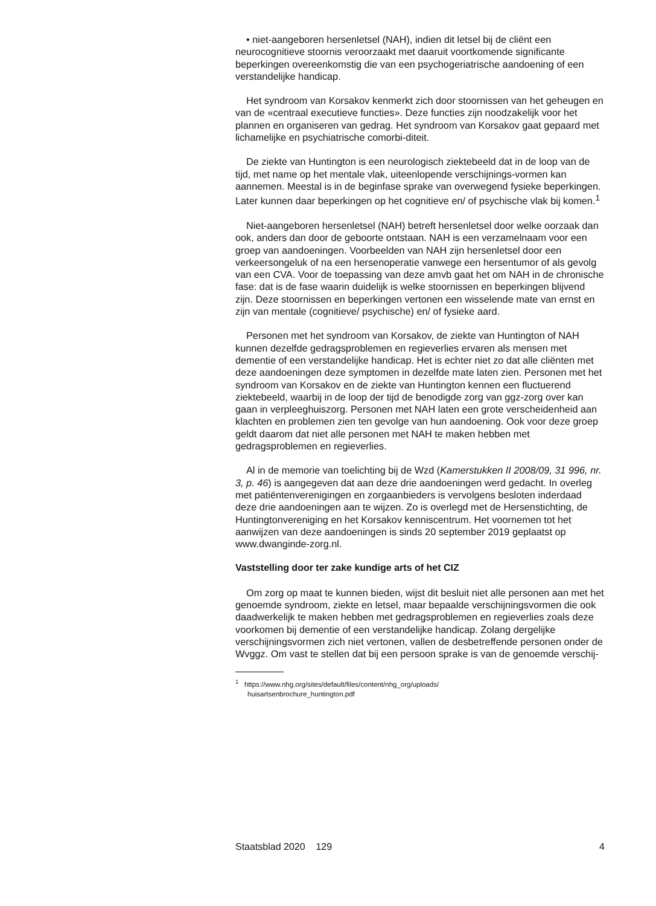• niet-aangeboren hersenletsel (NAH), indien dit letsel bij de cliënt een neurocognitieve stoornis veroorzaakt met daaruit voortkomende significante beperkingen overeenkomstig die van een psychogeriatrische aandoening of een verstandelijke handicap.
Het syndroom van Korsakov kenmerkt zich door stoornissen van het geheugen en van de «centraal executieve functies». Deze functies zijn noodzakelijk voor het plannen en organiseren van gedrag. Het syndroom van Korsakov gaat gepaard met lichamelijke en psychiatrische comorbi-diteit.
De ziekte van Huntington is een neurologisch ziektebeeld dat in de loop van de tijd, met name op het mentale vlak, uiteenlopende verschijnings-vormen kan aannemen. Meestal is in de beginfase sprake van overwegend fysieke beperkingen. Later kunnen daar beperkingen op het cognitieve en/ of psychische vlak bij komen.<sup>1</sup>
Niet-aangeboren hersenletsel (NAH) betreft hersenletsel door welke oorzaak dan ook, anders dan door de geboorte ontstaan. NAH is een verzamelnaam voor een groep van aandoeningen. Voorbeelden van NAH zijn hersenletsel door een verkeersongeluk of na een hersenoperatie vanwege een hersentumor of als gevolg van een CVA. Voor de toepassing van deze amvb gaat het om NAH in de chronische fase: dat is de fase waarin duidelijk is welke stoornissen en beperkingen blijvend zijn. Deze stoornissen en beperkingen vertonen een wisselende mate van ernst en zijn van mentale (cognitieve/ psychische) en/ of fysieke aard.
Personen met het syndroom van Korsakov, de ziekte van Huntington of NAH kunnen dezelfde gedragsproblemen en regieverlies ervaren als mensen met dementie of een verstandelijke handicap. Het is echter niet zo dat alle cliënten met deze aandoeningen deze symptomen in dezelfde mate laten zien. Personen met het syndroom van Korsakov en de ziekte van Huntington kennen een fluctuerend ziektebeeld, waarbij in de loop der tijd de benodigde zorg van ggz-zorg over kan gaan in verpleeghuiszorg. Personen met NAH laten een grote verscheidenheid aan klachten en problemen zien ten gevolge van hun aandoening. Ook voor deze groep geldt daarom dat niet alle personen met NAH te maken hebben met gedragsproblemen en regieverlies.
Al in de memorie van toelichting bij de Wzd (Kamerstukken II 2008/09, 31 996, nr. 3, p. 46) is aangegeven dat aan deze drie aandoeningen werd gedacht. In overleg met patiëntenverenigingen en zorgaanbieders is vervolgens besloten inderdaad deze drie aandoeningen aan te wijzen. Zo is overlegd met de Hersenstichting, de Huntingtonvereniging en het Korsakov kenniscentrum. Het voornemen tot het aanwijzen van deze aandoeningen is sinds 20 september 2019 geplaatst op www.dwanginde-zorg.nl.
Vaststelling door ter zake kundige arts of het CIZ
Om zorg op maat te kunnen bieden, wijst dit besluit niet alle personen aan met het genoemde syndroom, ziekte en letsel, maar bepaalde verschijningsvormen die ook daadwerkelijk te maken hebben met gedragsproblemen en regieverlies zoals deze voorkomen bij dementie of een verstandelijke handicap. Zolang dergelijke verschijningsvormen zich niet vertonen, vallen de desbetreffende personen onder de Wvggz. Om vast te stellen dat bij een persoon sprake is van de genoemde verschij-
<sup>1</sup> https://www.nhg.org/sites/default/files/content/nhg_org/uploads/
huisartsenbrochure_huntington.pdf
Staatsblad 2020 129 4